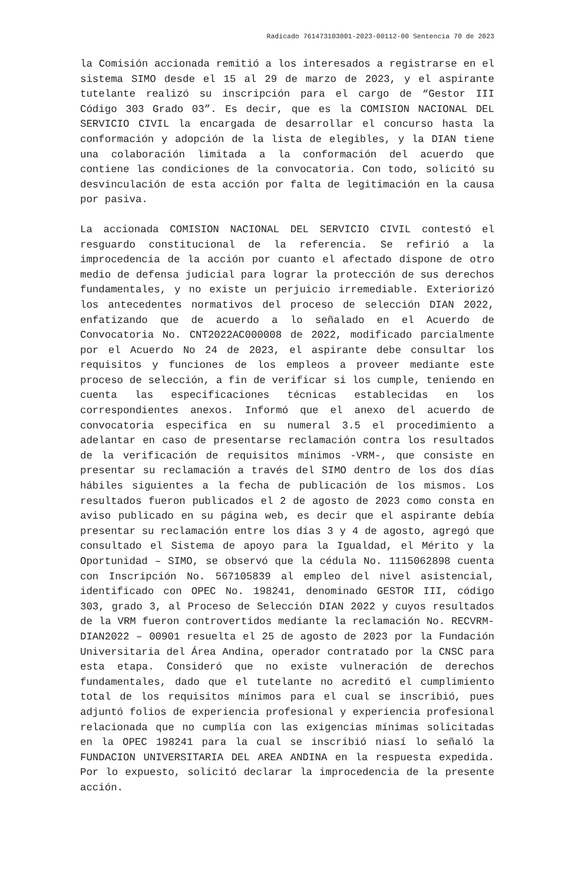Radicado 761473103001-2023-00112-00 Sentencia 70 de 2023
la Comisión accionada remitió a los interesados a registrarse en el sistema SIMO desde el 15 al 29 de marzo de 2023, y el aspirante tutelante realizó su inscripción para el cargo de “Gestor III Código 303 Grado 03”. Es decir, que es la COMISION NACIONAL DEL SERVICIO CIVIL la encargada de desarrollar el concurso hasta la conformación y adopción de la lista de elegibles, y la DIAN tiene una colaboración limitada a la conformación del acuerdo que contiene las condiciones de la convocatoria. Con todo, solicitó su desvinculación de esta acción por falta de legitimación en la causa por pasiva.
La accionada COMISION NACIONAL DEL SERVICIO CIVIL contestó el resguardo constitucional de la referencia. Se refirió a la improcedencia de la acción por cuanto el afectado dispone de otro medio de defensa judicial para lograr la protección de sus derechos fundamentales, y no existe un perjuicio irremediable. Exteriorizó los antecedentes normativos del proceso de selección DIAN 2022, enfatizando que de acuerdo a lo señalado en el Acuerdo de Convocatoria No. CNT2022AC000008 de 2022, modificado parcialmente por el Acuerdo No 24 de 2023, el aspirante debe consultar los requisitos y funciones de los empleos a proveer mediante este proceso de selección, a fin de verificar si los cumple, teniendo en cuenta las especificaciones técnicas establecidas en los correspondientes anexos. Informó que el anexo del acuerdo de convocatoria especifica en su numeral 3.5 el procedimiento a adelantar en caso de presentarse reclamación contra los resultados de la verificación de requisitos mínimos -VRM-, que consiste en presentar su reclamación a través del SIMO dentro de los dos días hábiles siguientes a la fecha de publicación de los mismos. Los resultados fueron publicados el 2 de agosto de 2023 como consta en aviso publicado en su página web, es decir que el aspirante debía presentar su reclamación entre los días 3 y 4 de agosto, agregó que consultado el Sistema de apoyo para la Igualdad, el Mérito y la Oportunidad – SIMO, se observó que la cédula No. 1115062898 cuenta con Inscripción No. 567105839 al empleo del nivel asistencial, identificado con OPEC No. 198241, denominado GESTOR III, código 303, grado 3, al Proceso de Selección DIAN 2022 y cuyos resultados de la VRM fueron controvertidos mediante la reclamación No. RECVRM-DIAN2022 – 00901 resuelta el 25 de agosto de 2023 por la Fundación Universitaria del Área Andina, operador contratado por la CNSC para esta etapa. Consideró que no existe vulneración de derechos fundamentales, dado que el tutelante no acreditó el cumplimiento total de los requisitos mínimos para el cual se inscribió, pues adjuntó folios de experiencia profesional y experiencia profesional relacionada que no cumplía con las exigencias mínimas solicitadas en la OPEC 198241 para la cual se inscribió niasí lo señaló la FUNDACION UNIVERSITARIA DEL AREA ANDINA en la respuesta expedida. Por lo expuesto, solicitó declarar la improcedencia de la presente acción.